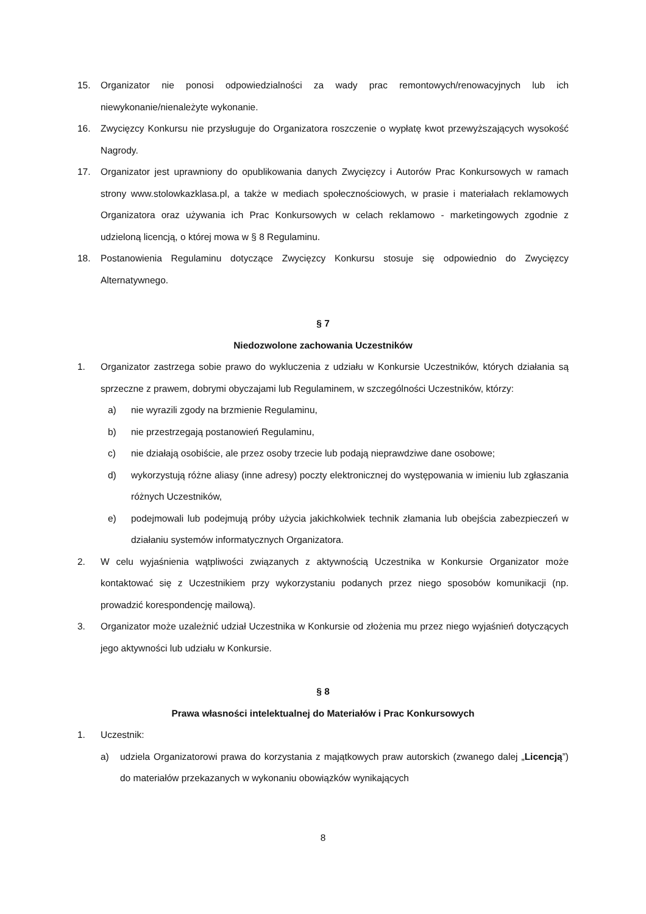15. Organizator nie ponosi odpowiedzialności za wady prac remontowych/renowacyjnych lub ich niewykonanie/nienależyte wykonanie.
16. Zwycięzcy Konkursu nie przysługuje do Organizatora roszczenie o wypłatę kwot przewyższających wysokość Nagrody.
17. Organizator jest uprawniony do opublikowania danych Zwycięzcy i Autorów Prac Konkursowych w ramach strony www.stolowkazklasa.pl, a także w mediach społecznościowych, w prasie i materiałach reklamowych Organizatora oraz używania ich Prac Konkursowych w celach reklamowo - marketingowych zgodnie z udzieloną licencją, o której mowa w § 8 Regulaminu.
18. Postanowienia Regulaminu dotyczące Zwycięzcy Konkursu stosuje się odpowiednio do Zwycięzcy Alternatywnego.
§ 7
Niedozwolone zachowania Uczestników
1. Organizator zastrzega sobie prawo do wykluczenia z udziału w Konkursie Uczestników, których działania są sprzeczne z prawem, dobrymi obyczajami lub Regulaminem, w szczególności Uczestników, którzy:
a) nie wyrazili zgody na brzmienie Regulaminu,
b) nie przestrzegają postanowień Regulaminu,
c) nie działają osobiście, ale przez osoby trzecie lub podają nieprawdziwe dane osobowe;
d) wykorzystują różne aliasy (inne adresy) poczty elektronicznej do występowania w imieniu lub zgłaszania różnych Uczestników,
e) podejmowali lub podejmują próby użycia jakichkolwiek technik złamania lub obejścia zabezpieczeń w działaniu systemów informatycznych Organizatora.
2. W celu wyjaśnienia wątpliwości związanych z aktywnością Uczestnika w Konkursie Organizator może kontaktować się z Uczestnikiem przy wykorzystaniu podanych przez niego sposobów komunikacji (np. prowadzić korespondencję mailową).
3. Organizator może uzależnić udział Uczestnika w Konkursie od złożenia mu przez niego wyjaśnień dotyczących jego aktywności lub udziału w Konkursie.
§ 8
Prawa własności intelektualnej do Materiałów i Prac Konkursowych
1. Uczestnik:
a) udziela Organizatorowi prawa do korzystania z majątkowych praw autorskich (zwanego dalej „Licencją”) do materiałów przekazanych w wykonaniu obowiązków wynikających
8